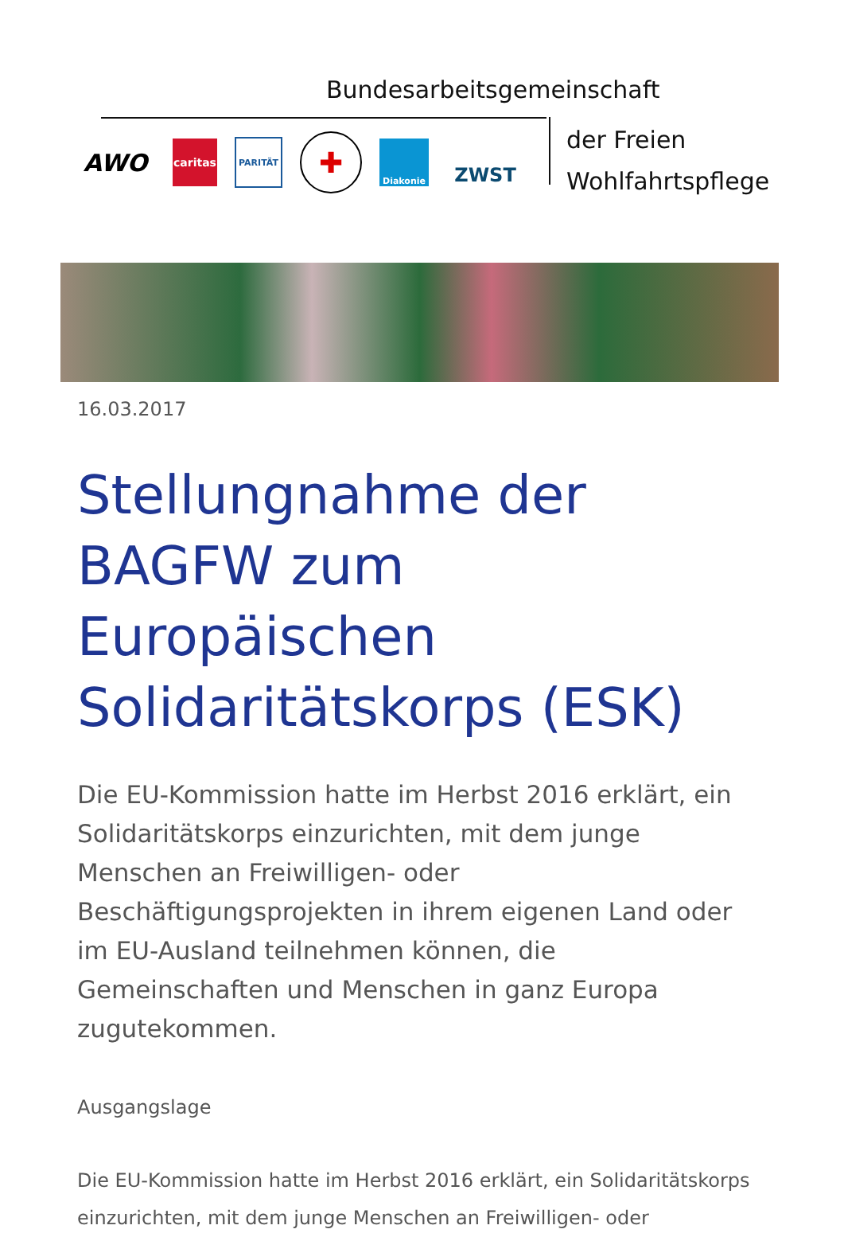Bundesarbeitsgemeinschaft
der Freien
Wohlfahrtspflege
AWO
caritas
PARITÄT
✚
Diakonie
ZWST
16.03.2017
Stellungnahme der BAGFW zum Europäischen Solidaritätskorps (ESK)
Die EU-Kommission hatte im Herbst 2016 erklärt, ein Solidaritätskorps einzurichten, mit dem junge Menschen an Freiwilligen- oder Beschäftigungsprojekten in ihrem eigenen Land oder im EU-Ausland teilnehmen können, die Gemeinschaften und Menschen in ganz Europa zugutekommen.
Ausgangslage
Die EU-Kommission hatte im Herbst 2016 erklärt, ein Solidaritätskorps einzurichten, mit dem junge Menschen an Freiwilligen- oder